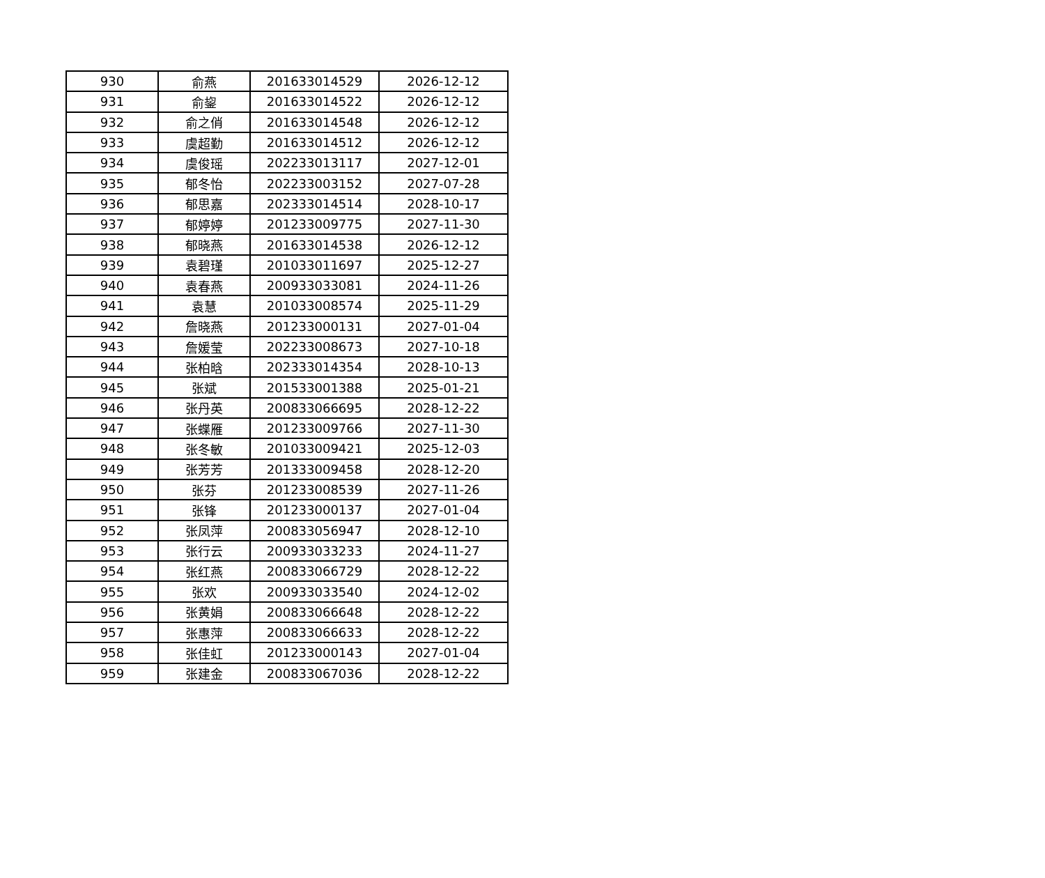| 930 | 俞燕 | 201633014529 | 2026-12-12 |
| 931 | 俞鋆 | 201633014522 | 2026-12-12 |
| 932 | 俞之俏 | 201633014548 | 2026-12-12 |
| 933 | 虞超勤 | 201633014512 | 2026-12-12 |
| 934 | 虞俊瑶 | 202233013117 | 2027-12-01 |
| 935 | 郁冬怡 | 202233003152 | 2027-07-28 |
| 936 | 郁思嘉 | 202333014514 | 2028-10-17 |
| 937 | 郁婷婷 | 201233009775 | 2027-11-30 |
| 938 | 郁晓燕 | 201633014538 | 2026-12-12 |
| 939 | 袁碧瑾 | 201033011697 | 2025-12-27 |
| 940 | 袁春燕 | 200933033081 | 2024-11-26 |
| 941 | 袁慧 | 201033008574 | 2025-11-29 |
| 942 | 詹晓燕 | 201233000131 | 2027-01-04 |
| 943 | 詹媛莹 | 202233008673 | 2027-10-18 |
| 944 | 张柏晗 | 202333014354 | 2028-10-13 |
| 945 | 张斌 | 201533001388 | 2025-01-21 |
| 946 | 张丹英 | 200833066695 | 2028-12-22 |
| 947 | 张蝶雁 | 201233009766 | 2027-11-30 |
| 948 | 张冬敏 | 201033009421 | 2025-12-03 |
| 949 | 张芳芳 | 201333009458 | 2028-12-20 |
| 950 | 张芬 | 201233008539 | 2027-11-26 |
| 951 | 张锋 | 201233000137 | 2027-01-04 |
| 952 | 张凤萍 | 200833056947 | 2028-12-10 |
| 953 | 张行云 | 200933033233 | 2024-11-27 |
| 954 | 张红燕 | 200833066729 | 2028-12-22 |
| 955 | 张欢 | 200933033540 | 2024-12-02 |
| 956 | 张黄娟 | 200833066648 | 2028-12-22 |
| 957 | 张惠萍 | 200833066633 | 2028-12-22 |
| 958 | 张佳虹 | 201233000143 | 2027-01-04 |
| 959 | 张建金 | 200833067036 | 2028-12-22 |